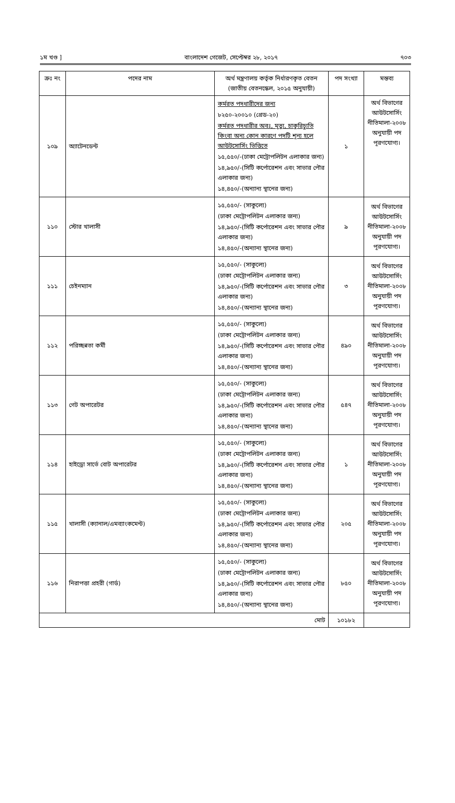১ম খণ্ড ] বাংলাদেশ গেজেট, সেপ্টেম্বর ২৮, ২০১৭ ৭০৩
| ক্রঃ নং | পদের নাম | অর্থ মন্ত্রণালয় কর্তৃক নির্ধারণকৃত বেতন (জাতীয় বেতনস্কেল, ২০১৫ অনুযায়ী) | পদ সংখ্যা | মন্তব্য |
| --- | --- | --- | --- | --- |
| ১০৯ | অ্যাটেনডেন্ট | কর্মরত পদধারীদের জন্য ৮২৫০-২০০১০ (গ্রেড-২০) কর্মরত পদধারীর অবঃ, মৃত্যু, চাকুরিচ্যুতি কিংবা অন্য কোন কারণে পদটি শূন্য হলে আউটসোর্সিং ভিত্তিতে ১৫,৫৫০/-(ঢাকা মেট্রোপলিটন এলাকার জন্য) ১৪,৯৫০/-(সিটি কর্পোরেশন এবং সাভার পৌর এলাকার জন্য) ১৪,৪৫০/-(অন্যান্য স্থানের জন্য) | ১ | অর্থ বিভাগের আউটসোর্সিং নীতিমালা-২০০৮ অনুযায়ী পদ পূরণযোগ্য। |
| ১১০ | স্টোর খালাসী | ১৫,৫৫০/- (সাকুল্যে) (ঢাকা মেট্রোপলিটন এলাকার জন্য) ১৪,৯৫০/-(সিটি কর্পোরেশন এবং সাভার পৌর এলাকার জন্য) ১৪,৪৫০/-(অন্যান্য স্থানের জন্য) | ৯ | অর্থ বিভাগের আউটসোর্সিং নীতিমালা-২০০৮ অনুযায়ী পদ পূরণযোগ্য। |
| ১১১ | চেইনম্যান | ১৫,৫৫০/- (সাকুল্যে) (ঢাকা মেট্রোপলিটন এলাকার জন্য) ১৪,৯৫০/-(সিটি কর্পোরেশন এবং সাভার পৌর এলাকার জন্য) ১৪,৪৫০/-(অন্যান্য স্থানের জন্য) | ৩ | অর্থ বিভাগের আউটসোর্সিং নীতিমালা-২০০৮ অনুযায়ী পদ পূরণযোগ্য। |
| ১১২ | পরিচ্ছন্নতা কর্মী | ১৫,৫৫০/- (সাকুল্যে) (ঢাকা মেট্রোপলিটন এলাকার জন্য) ১৪,৯৫০/-(সিটি কর্পোরেশন এবং সাভার পৌর এলাকার জন্য) ১৪,৪৫০/-(অন্যান্য স্থানের জন্য) | ৪৯০ | অর্থ বিভাগের আউটসোর্সিং নীতিমালা-২০০৮ অনুযায়ী পদ পূরণযোগ্য। |
| ১১৩ | গেট অপারেটর | ১৫,৫৫০/- (সাকুল্যে) (ঢাকা মেট্রোপলিটন এলাকার জন্য) ১৪,৯৫০/-(সিটি কর্পোরেশন এবং সাভার পৌর এলাকার জন্য) ১৪,৪৫০/-(অন্যান্য স্থানের জন্য) | ৫৪৭ | অর্থ বিভাগের আউটসোর্সিং নীতিমালা-২০০৮ অনুযায়ী পদ পূরণযোগ্য। |
| ১১৪ | হাইড্রো সার্ভে বোট অপারেটর | ১৫,৫৫০/- (সাকুল্যে) (ঢাকা মেট্রোপলিটন এলাকার জন্য) ১৪,৯৫০/-(সিটি কর্পোরেশন এবং সাভার পৌর এলাকার জন্য) ১৪,৪৫০/-(অন্যান্য স্থানের জন্য) | ১ | অর্থ বিভাগের আউটসোর্সিং নীতিমালা-২০০৮ অনুযায়ী পদ পূরণযোগ্য। |
| ১১৫ | খালাসী (ক্যানাল/এমব্যাংকমেন্ট) | ১৫,৫৫০/- (সাকুল্যে) (ঢাকা মেট্রোপলিটন এলাকার জন্য) ১৪,৯৫০/-(সিটি কর্পোরেশন এবং সাভার পৌর এলাকার জন্য) ১৪,৪৫০/-(অন্যান্য স্থানের জন্য) | ২০৫ | অর্থ বিভাগের আউটসোর্সিং নীতিমালা-২০০৮ অনুযায়ী পদ পূরণযোগ্য। |
| ১১৬ | নিরাপত্তা প্রহরী (গার্ড) | ১৫,৫৫০/- (সাকুল্যে) (ঢাকা মেট্রোপলিটন এলাকার জন্য) ১৪,৯৫০/-(সিটি কর্পোরেশন এবং সাভার পৌর এলাকার জন্য) ১৪,৪৫০/-(অন্যান্য স্থানের জন্য) | ৮৫০ | অর্থ বিভাগের আউটসোর্সিং নীতিমালা-২০০৮ অনুযায়ী পদ পূরণযোগ্য। |
| মোট | | | ১০১৮২ | |